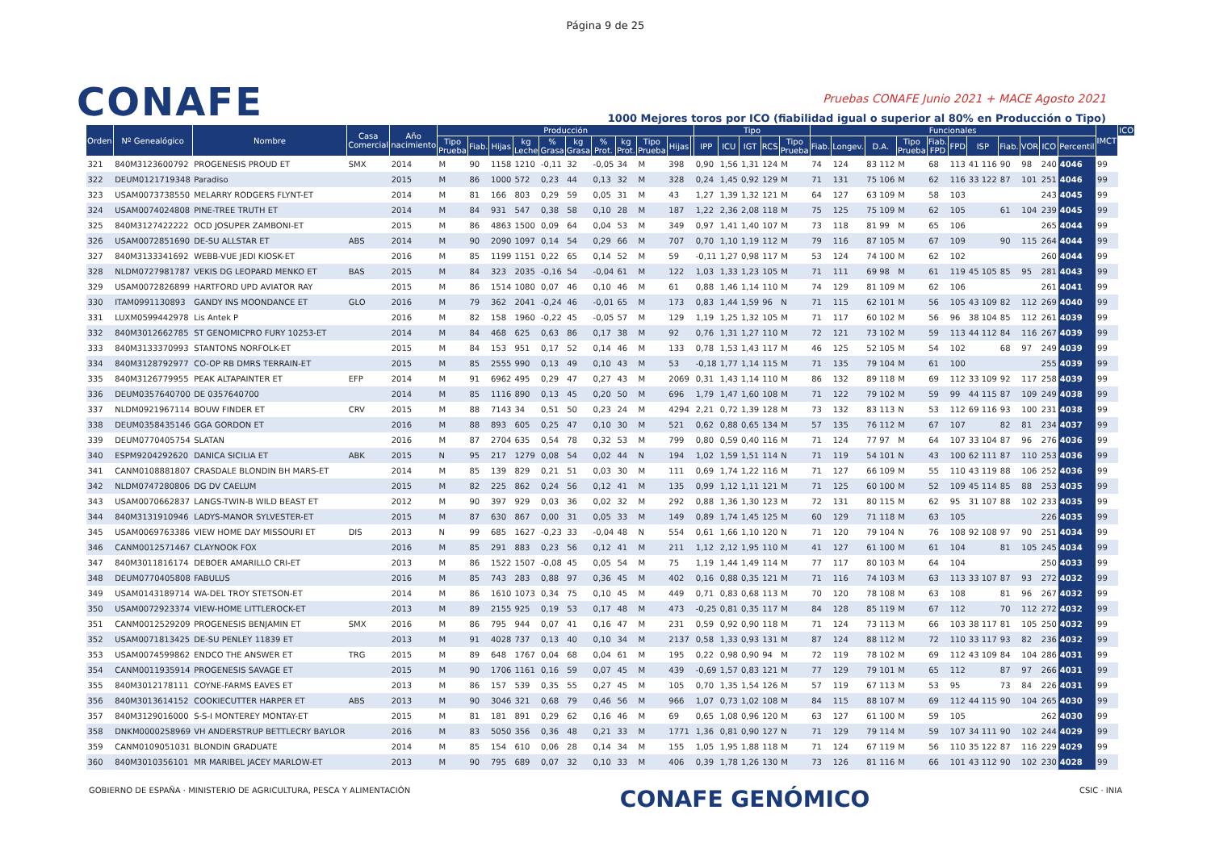Página 9 de 25
CONAFE
Pruebas CONAFE Junio 2021 + MACE Agosto 2021
1000 Mejores toros por ICO (fiabilidad igual o superior al 80% en Producción o Tipo)
| Orden | Nº Genealógico | Nombre | Casa Comercial | Año nacimiento | Producción | | | | | | | | | | | Tipo | | | | | Funcionales | | | | | | | | | | | IMCT | ICO |
| --- | --- | --- | --- | --- | --- | --- | --- | --- | --- | --- | --- | --- | --- | --- | --- | --- | --- | --- | --- | --- | --- | --- | --- | --- | --- | --- | --- | --- | --- | --- | --- | --- | --- |
| | | | | | Tipo Prueba | Fiab. | Hijas | kg Leche | % Grasa | kg Grasa | % Prot. | kg Prot. | Tipo Prueba | Hijas | | IPP | ICU | IGT | RCS | Tipo Prueba | Fiab. | Longev. | D.A. | Tipo Prueba | Fiab. FPD | FPD | ISP | Fiab. | VOR | ICO | Percentil | | |
| 321 | 840M3123600792 | PROGENESIS PROUD ET | SMX | 2014 | M | 90 | 1158 | 1210 | -0,11 | 32 | -0,05 | 34 | M | 398 | | 0,90 | 1,56 | 1,31 | 124 | M | 74 | 124 | 83 112 | M | 68 | 113 | 41 116 | 90 | 98 | 240 | 4046 | 99 | |
| 322 | DEUM0121719348 | Paradiso | | 2015 | M | 86 | 1000 | 572 | 0,23 | 44 | 0,13 | 32 | M | 328 | | 0,24 | 1,45 | 0,92 | 129 | M | 71 | 131 | 75 106 | M | 62 | 116 | 33 122 | 87 | 101 | 251 | 4046 | 99 | |
| 323 | USAM0073738550 | MELARRY RODGERS FLYNT-ET | | 2014 | M | 81 | 166 | 803 | 0,29 | 59 | 0,05 | 31 | M | 43 | | 1,27 | 1,39 | 1,32 | 121 | M | 64 | 127 | 63 109 | M | 58 | 103 | | | | 243 | 4045 | 99 | |
| 324 | USAM0074024808 | PINE-TREE TRUTH ET | | 2014 | M | 84 | 931 | 547 | 0,38 | 58 | 0,10 | 28 | M | 187 | | 1,22 | 2,36 | 2,08 | 118 | M | 75 | 125 | 75 109 | M | 62 | 105 | | 61 | 104 | 239 | 4045 | 99 | |
| 325 | 840M3127422222 | OCD JOSUPER ZAMBONI-ET | | 2015 | M | 86 | 4863 | 1500 | 0,09 | 64 | 0,04 | 53 | M | 349 | | 0,97 | 1,41 | 1,40 | 107 | M | 73 | 118 | 81 99 | M | 65 | 106 | | | | 265 | 4044 | 99 | |
| 326 | USAM0072851690 | DE-SU ALLSTAR ET | ABS | 2014 | M | 90 | 2090 | 1097 | 0,14 | 54 | 0,29 | 66 | M | 707 | | 0,70 | 1,10 | 1,19 | 112 | M | 79 | 116 | 87 105 | M | 67 | 109 | | 90 | 115 | 264 | 4044 | 99 | |
| 327 | 840M3133341692 | WEBB-VUE JEDI KIOSK-ET | | 2016 | M | 85 | 1199 | 1151 | 0,22 | 65 | 0,14 | 52 | M | 59 | | -0,11 | 1,27 | 0,98 | 117 | M | 53 | 124 | 74 100 | M | 62 | 102 | | | | 260 | 4044 | 99 | |
| 328 | NLDM0727981787 | VEKIS DG LEOPARD MENKO ET | BAS | 2015 | M | 84 | 323 | 2035 | -0,16 | 54 | -0,04 | 61 | M | 122 | | 1,03 | 1,33 | 1,23 | 105 | M | 71 | 111 | 69 98 | M | 61 | 119 | 45 105 | 85 | 95 | 281 | 4043 | 99 | |
| 329 | USAM0072826899 | HARTFORD UPD AVIATOR RAY | | 2015 | M | 86 | 1514 | 1080 | 0,07 | 46 | 0,10 | 46 | M | 61 | | 0,88 | 1,46 | 1,14 | 110 | M | 74 | 129 | 81 109 | M | 62 | 106 | | | | 261 | 4041 | 99 | |
| 330 | ITAM0991130893 | GANDY INS MOONDANCE ET | GLO | 2016 | M | 79 | 362 | 2041 | -0,24 | 46 | -0,01 | 65 | M | 173 | | 0,83 | 1,44 | 1,59 | 96 | N | 71 | 115 | 62 101 | M | 56 | 105 | 43 109 | 82 | 112 | 269 | 4040 | 99 | |
| 331 | LUXM0599442978 | Lis Antek P | | 2016 | M | 82 | 158 | 1960 | -0,22 | 45 | -0,05 | 57 | M | 129 | | 1,19 | 1,25 | 1,32 | 105 | M | 71 | 117 | 60 102 | M | 56 | 96 | 38 104 | 85 | 112 | 261 | 4039 | 99 | |
| 332 | 840M3012662785 | ST GENOMICPRO FURY 10253-ET | | 2014 | M | 84 | 468 | 625 | 0,63 | 86 | 0,17 | 38 | M | 92 | | 0,76 | 1,31 | 1,27 | 110 | M | 72 | 121 | 73 102 | M | 59 | 113 | 44 112 | 84 | 116 | 267 | 4039 | 99 | |
| 333 | 840M3133370993 | STANTONS NORFOLK-ET | | 2015 | M | 84 | 153 | 951 | 0,17 | 52 | 0,14 | 46 | M | 133 | | 0,78 | 1,53 | 1,43 | 117 | M | 46 | 125 | 52 105 | M | 54 | 102 | | 68 | 97 | 249 | 4039 | 99 | |
| 334 | 840M3128792977 | CO-OP RB DMRS TERRAIN-ET | | 2015 | M | 85 | 2555 | 990 | 0,13 | 49 | 0,10 | 43 | M | 53 | | -0,18 | 1,77 | 1,14 | 115 | M | 71 | 135 | 79 104 | M | 61 | 100 | | | | 255 | 4039 | 99 | |
| 335 | 840M3126779955 | PEAK ALTAPAINTER ET | EFP | 2014 | M | 91 | 6962 | 495 | 0,29 | 47 | 0,27 | 43 | M | 2069 | | 0,31 | 1,43 | 1,14 | 110 | M | 86 | 132 | 89 118 | M | 69 | 112 | 33 109 | 92 | 117 | 258 | 4039 | 99 | |
| 336 | DEUM0357640700 | DE 0357640700 | | 2014 | M | 85 | 1116 | 890 | 0,13 | 45 | 0,20 | 50 | M | 696 | | 1,79 | 1,47 | 1,60 | 108 | M | 71 | 122 | 79 102 | M | 59 | 99 | 44 115 | 87 | 109 | 249 | 4038 | 99 | |
| 337 | NLDM0921967114 | BOUW FINDER ET | CRV | 2015 | M | 88 | 7143 | 34 | 0,51 | 50 | 0,23 | 24 | M | 4294 | | 2,21 | 0,72 | 1,39 | 128 | M | 73 | 132 | 83 113 | N | 53 | 112 | 69 116 | 93 | 100 | 231 | 4038 | 99 | |
| 338 | DEUM0358435146 | GGA GORDON ET | | 2016 | M | 88 | 893 | 605 | 0,25 | 47 | 0,10 | 30 | M | 521 | | 0,62 | 0,88 | 0,65 | 134 | M | 57 | 135 | 76 112 | M | 67 | 107 | | 82 | 81 | 234 | 4037 | 99 | |
| 339 | DEUM0770405754 | SLATAN | | 2016 | M | 87 | 2704 | 635 | 0,54 | 78 | 0,32 | 53 | M | 799 | | 0,80 | 0,59 | 0,40 | 116 | M | 71 | 124 | 77 97 | M | 64 | 107 | 33 104 | 87 | 96 | 276 | 4036 | 99 | |
| 340 | ESPM9204292620 | DANICA SICILIA ET | ABK | 2015 | N | 95 | 217 | 1279 | 0,08 | 54 | 0,02 | 44 | N | 194 | | 1,02 | 1,59 | 1,51 | 114 | N | 71 | 119 | 54 101 | N | 43 | 100 | 62 111 | 87 | 110 | 253 | 4036 | 99 | |
| 341 | CANM0108881807 | CRASDALE BLONDIN BH MARS-ET | | 2014 | M | 85 | 139 | 829 | 0,21 | 51 | 0,03 | 30 | M | 111 | | 0,69 | 1,74 | 1,22 | 116 | M | 71 | 127 | 66 109 | M | 55 | 110 | 43 119 | 88 | 106 | 252 | 4036 | 99 | |
| 342 | NLDM0747280806 | DG DV CAELUM | | 2015 | M | 82 | 225 | 862 | 0,24 | 56 | 0,12 | 41 | M | 135 | | 0,99 | 1,12 | 1,11 | 121 | M | 71 | 125 | 60 100 | M | 52 | 109 | 45 114 | 85 | 88 | 253 | 4035 | 99 | |
| 343 | USAM0070662837 | LANGS-TWIN-B WILD BEAST ET | | 2012 | M | 90 | 397 | 929 | 0,03 | 36 | 0,02 | 32 | M | 292 | | 0,88 | 1,36 | 1,30 | 123 | M | 72 | 131 | 80 115 | M | 62 | 95 | 31 107 | 88 | 102 | 233 | 4035 | 99 | |
| 344 | 840M3131910946 | LADYS-MANOR SYLVESTER-ET | | 2015 | M | 87 | 630 | 867 | 0,00 | 31 | 0,05 | 33 | M | 149 | | 0,89 | 1,74 | 1,45 | 125 | M | 60 | 129 | 71 118 | M | 63 | 105 | | | | 226 | 4035 | 99 | |
| 345 | USAM0069763386 | VIEW HOME DAY MISSOURI ET | DIS | 2013 | N | 99 | 685 | 1627 | -0,23 | 33 | -0,04 | 48 | N | 554 | | 0,61 | 1,66 | 1,10 | 120 | N | 71 | 120 | 79 104 | N | 76 | 108 | 92 108 | 97 | 90 | 251 | 4034 | 99 | |
| 346 | CANM0012571467 | CLAYNOOK FOX | | 2016 | M | 85 | 291 | 883 | 0,23 | 56 | 0,12 | 41 | M | 211 | | 1,12 | 2,12 | 1,95 | 110 | M | 41 | 127 | 61 100 | M | 61 | 104 | | 81 | 105 | 245 | 4034 | 99 | |
| 347 | 840M3011816174 | DEBOER AMARILLO CRI-ET | | 2013 | M | 86 | 1522 | 1507 | -0,08 | 45 | 0,05 | 54 | M | 75 | | 1,19 | 1,44 | 1,49 | 114 | M | 77 | 117 | 80 103 | M | 64 | 104 | | | | 250 | 4033 | 99 | |
| 348 | DEUM0770405808 | FABULUS | | 2016 | M | 85 | 743 | 283 | 0,88 | 97 | 0,36 | 45 | M | 402 | | 0,16 | 0,88 | 0,35 | 121 | M | 71 | 116 | 74 103 | M | 63 | 113 | 33 107 | 87 | 93 | 272 | 4032 | 99 | |
| 349 | USAM0143189714 | WA-DEL TROY STETSON-ET | | 2014 | M | 86 | 1610 | 1073 | 0,34 | 75 | 0,10 | 45 | M | 449 | | 0,71 | 0,83 | 0,68 | 113 | M | 70 | 120 | 78 108 | M | 63 | 108 | | 81 | 96 | 267 | 4032 | 99 | |
| 350 | USAM0072923374 | VIEW-HOME LITTLEROCK-ET | | 2013 | M | 89 | 2155 | 925 | 0,19 | 53 | 0,17 | 48 | M | 473 | | -0,25 | 0,81 | 0,35 | 117 | M | 84 | 128 | 85 119 | M | 67 | 112 | | 70 | 112 | 272 | 4032 | 99 | |
| 351 | CANM0012529209 | PROGENESIS BENJAMIN ET | SMX | 2016 | M | 86 | 795 | 944 | 0,07 | 41 | 0,16 | 47 | M | 231 | | 0,59 | 0,92 | 0,90 | 118 | M | 71 | 124 | 73 113 | M | 66 | 103 | 38 117 | 81 | 105 | 250 | 4032 | 99 | |
| 352 | USAM0071813425 | DE-SU PENLEY 11839 ET | | 2013 | M | 91 | 4028 | 737 | 0,13 | 40 | 0,10 | 34 | M | 2137 | | 0,58 | 1,33 | 0,93 | 131 | M | 87 | 124 | 88 112 | M | 72 | 110 | 33 117 | 93 | 82 | 236 | 4032 | 99 | |
| 353 | USAM0074599862 | ENDCO THE ANSWER ET | TRG | 2015 | M | 89 | 648 | 1767 | 0,04 | 68 | 0,04 | 61 | M | 195 | | 0,22 | 0,98 | 0,90 | 94 | M | 72 | 119 | 78 102 | M | 69 | 112 | 43 109 | 84 | 104 | 286 | 4031 | 99 | |
| 354 | CANM0011935914 | PROGENESIS SAVAGE ET | | 2015 | M | 90 | 1706 | 1161 | 0,16 | 59 | 0,07 | 45 | M | 439 | | -0,69 | 1,57 | 0,83 | 121 | M | 77 | 129 | 79 101 | M | 65 | 112 | | 87 | 97 | 266 | 4031 | 99 | |
| 355 | 840M3012178111 | COYNE-FARMS EAVES ET | | 2013 | M | 86 | 157 | 539 | 0,35 | 55 | 0,27 | 45 | M | 105 | | 0,70 | 1,35 | 1,54 | 126 | M | 57 | 119 | 67 113 | M | 53 | 95 | | 73 | 84 | 226 | 4031 | 99 | |
| 356 | 840M3013614152 | COOKIECUTTER HARPER ET | ABS | 2013 | M | 90 | 3046 | 321 | 0,68 | 79 | 0,46 | 56 | M | 966 | | 1,07 | 0,73 | 1,02 | 108 | M | 84 | 115 | 88 107 | M | 69 | 112 | 44 115 | 90 | 104 | 265 | 4030 | 99 | |
| 357 | 840M3129016000 | S-S-I MONTEREY MONTAY-ET | | 2015 | M | 81 | 181 | 891 | 0,29 | 62 | 0,16 | 46 | M | 69 | | 0,65 | 1,08 | 0,96 | 120 | M | 63 | 127 | 61 100 | M | 59 | 105 | | | | 262 | 4030 | 99 | |
| 358 | DNKM0000258969 | VH ANDERSTRUP BETTLECRY BAYLOR | | 2016 | M | 83 | 5050 | 356 | 0,36 | 48 | 0,21 | 33 | M | 1771 | | 1,36 | 0,81 | 0,90 | 127 | N | 71 | 129 | 79 114 | M | 59 | 107 | 34 111 | 90 | 102 | 244 | 4029 | 99 | |
| 359 | CANM0109051031 | BLONDIN GRADUATE | | 2014 | M | 85 | 154 | 610 | 0,06 | 28 | 0,14 | 34 | M | 155 | | 1,05 | 1,95 | 1,88 | 118 | M | 71 | 124 | 67 119 | M | 56 | 110 | 35 122 | 87 | 116 | 229 | 4029 | 99 | |
| 360 | 840M3010356101 | MR MARIBEL JACEY MARLOW-ET | | 2013 | M | 90 | 795 | 689 | 0,07 | 32 | 0,10 | 33 | M | 406 | | 0,39 | 1,78 | 1,26 | 130 | M | 73 | 126 | 81 116 | M | 66 | 101 | 43 112 | 90 | 102 | 230 | 4028 | 99 | |
GOBIERNO DE ESPAÑA · MINISTERIO DE AGRICULTURA, PESCA Y ALIMENTACIÓN
CONAFE GENÓMICO
CSIC · INIA